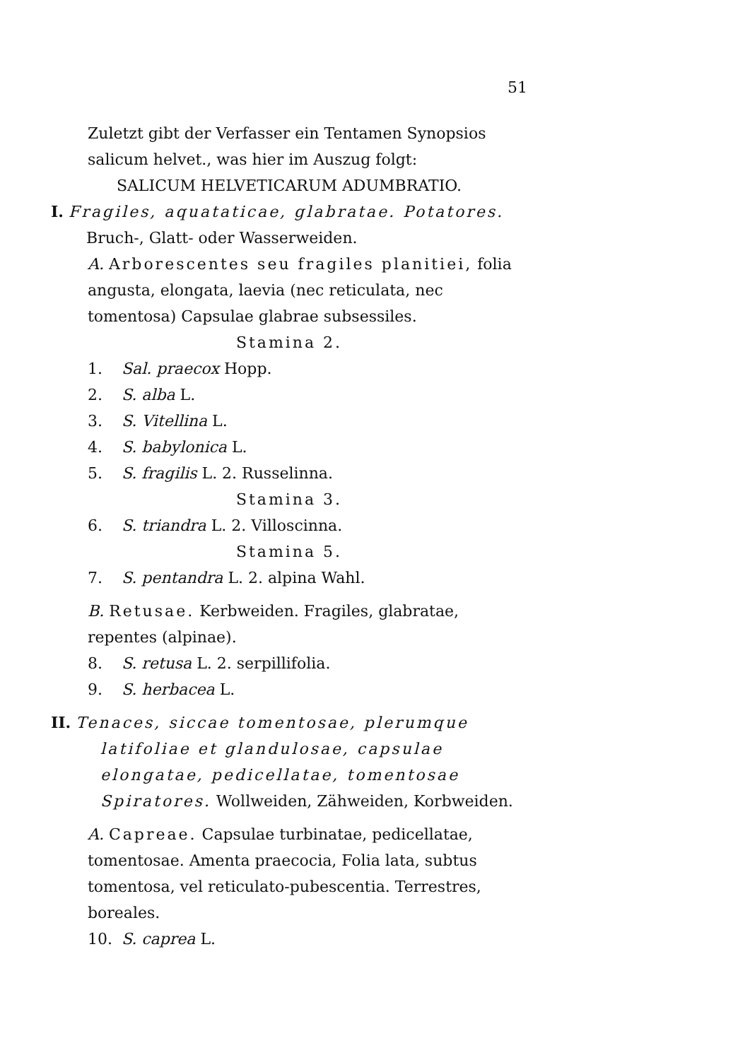51
Zuletzt gibt der Verfasser ein Tentamen Synopsios salicum helvet., was hier im Auszug folgt:
SALICUM HELVETICARUM ADUMBRATIO.
I. Fragiles, aquataticae, glabratae. Potatores. Bruch-, Glatt- oder Wasserweiden.
A. Arborescentes seu fragiles planitiei, folia angusta, elongata, laevia (nec reticulata, nec tomentosa) Capsulae glabrae subsessiles.
Stamina 2.
1. Sal. praecox Hopp.
2. S. alba L.
3. S. Vitellina L.
4. S. babylonica L.
5. S. fragilis L. 2. Russelinna.
Stamina 3.
6. S. triandra L. 2. Villoscinna.
Stamina 5.
7. S. pentandra L. 2. alpina Wahl.
B. Retusae. Kerbweiden. Fragiles, glabratae, repentes (alpinae).
8. S. retusa L. 2. serpillifolia.
9. S. herbacea L.
II. Tenaces, siccae tomentosae, plerumque latifoliae et glandulosae, capsulae elongatae, pedicellatae, tomentosae Spiratores. Wollweiden, Zähweiden, Korbweiden.
A. Capreae. Capsulae turbinatae, pedicellatae, tomentosae. Amenta praecocia, Folia lata, subtus tomentosa, vel reticulato-pubescentia. Terrestres, boreales.
10. S. caprea L.